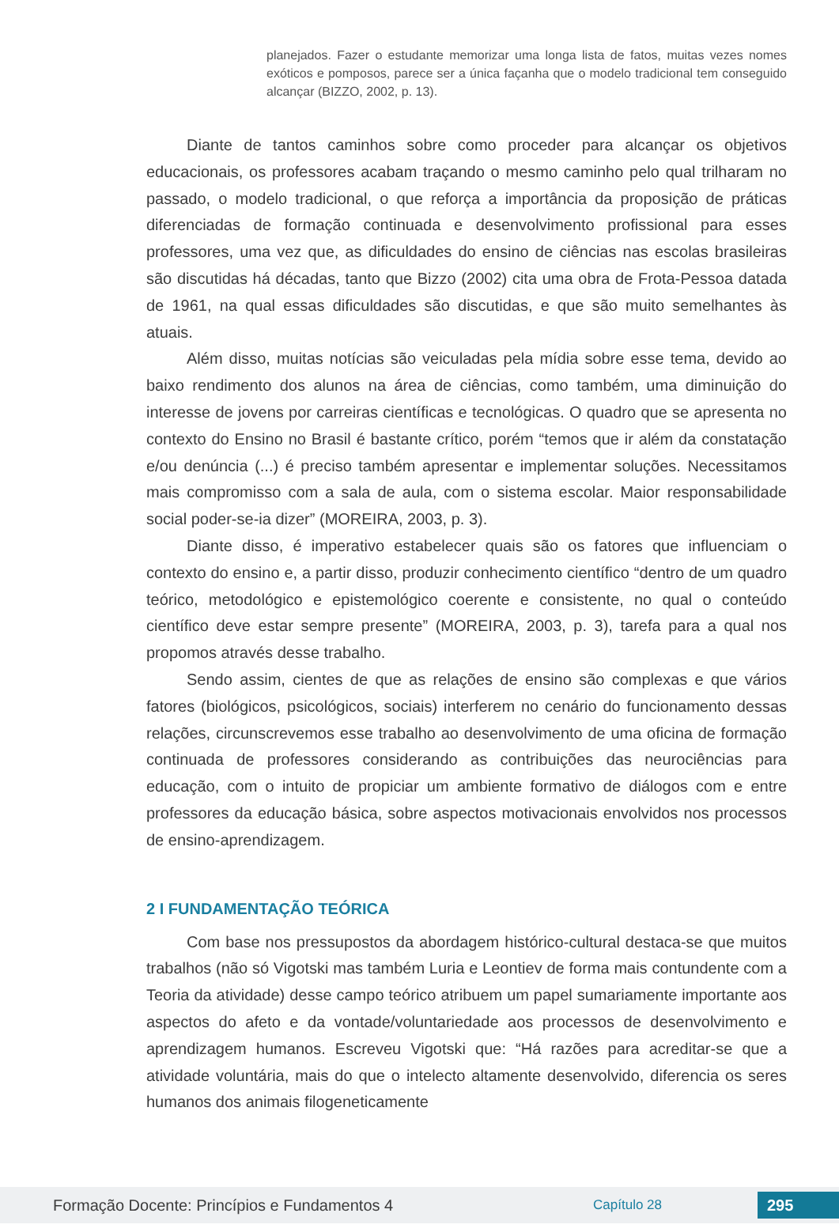planejados. Fazer o estudante memorizar uma longa lista de fatos, muitas vezes nomes exóticos e pomposos, parece ser a única façanha que o modelo tradicional tem conseguido alcançar (BIZZO, 2002, p. 13).
Diante de tantos caminhos sobre como proceder para alcançar os objetivos educacionais, os professores acabam traçando o mesmo caminho pelo qual trilharam no passado, o modelo tradicional, o que reforça a importância da proposição de práticas diferenciadas de formação continuada e desenvolvimento profissional para esses professores, uma vez que, as dificuldades do ensino de ciências nas escolas brasileiras são discutidas há décadas, tanto que Bizzo (2002) cita uma obra de Frota-Pessoa datada de 1961, na qual essas dificuldades são discutidas, e que são muito semelhantes às atuais.
Além disso, muitas notícias são veiculadas pela mídia sobre esse tema, devido ao baixo rendimento dos alunos na área de ciências, como também, uma diminuição do interesse de jovens por carreiras científicas e tecnológicas. O quadro que se apresenta no contexto do Ensino no Brasil é bastante crítico, porém “temos que ir além da constatação e/ou denúncia (...) é preciso também apresentar e implementar soluções. Necessitamos mais compromisso com a sala de aula, com o sistema escolar. Maior responsabilidade social poder-se-ia dizer” (MOREIRA, 2003, p. 3).
Diante disso, é imperativo estabelecer quais são os fatores que influenciam o contexto do ensino e, a partir disso, produzir conhecimento científico “dentro de um quadro teórico, metodológico e epistemológico coerente e consistente, no qual o conteúdo científico deve estar sempre presente” (MOREIRA, 2003, p. 3), tarefa para a qual nos propomos através desse trabalho.
Sendo assim, cientes de que as relações de ensino são complexas e que vários fatores (biológicos, psicológicos, sociais) interferem no cenário do funcionamento dessas relações, circunscrevemos esse trabalho ao desenvolvimento de uma oficina de formação continuada de professores considerando as contribuições das neurociências para educação, com o intuito de propiciar um ambiente formativo de diálogos com e entre professores da educação básica, sobre aspectos motivacionais envolvidos nos processos de ensino-aprendizagem.
2 I FUNDAMENTAÇÃO TEÓRICA
Com base nos pressupostos da abordagem histórico-cultural destaca-se que muitos trabalhos (não só Vigotski mas também Luria e Leontiev de forma mais contundente com a Teoria da atividade) desse campo teórico atribuem um papel sumariamente importante aos aspectos do afeto e da vontade/voluntariedade aos processos de desenvolvimento e aprendizagem humanos. Escreveu Vigotski que: “Há razões para acreditar-se que a atividade voluntária, mais do que o intelecto altamente desenvolvido, diferencia os seres humanos dos animais filogeneticamente
Formação Docente: Princípios e Fundamentos 4 Capítulo 28 295